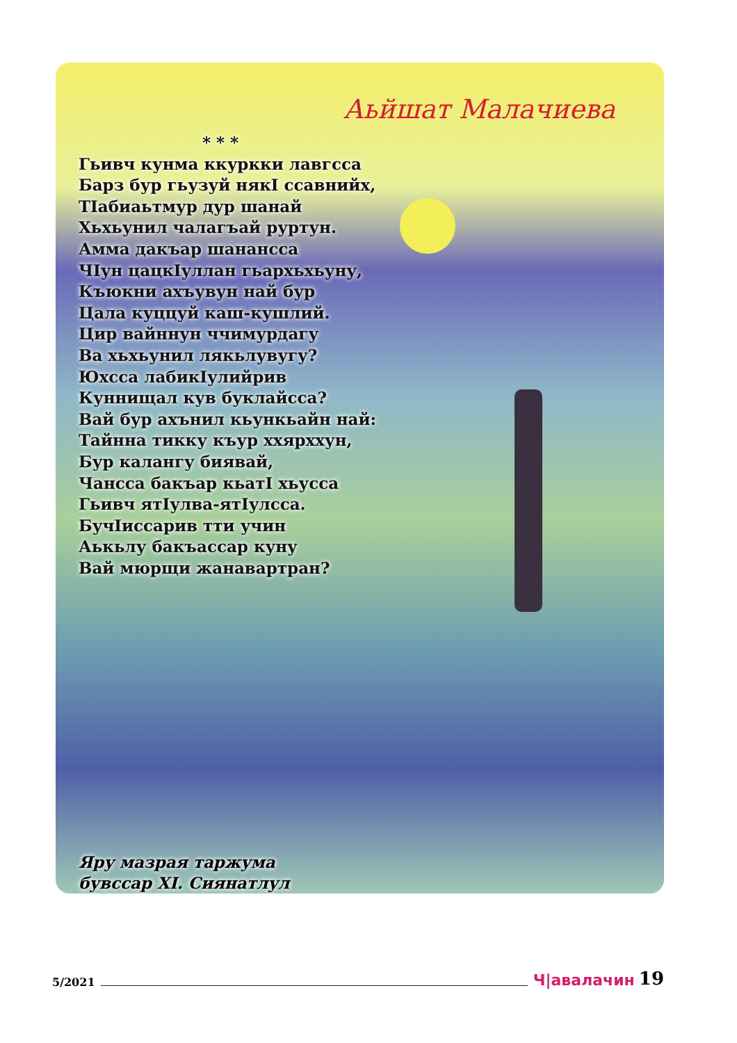Аьйшат Малачиева
* * *
Гьивч кунма ккуркки лавгсса
Барз бур гьузуй някI ссавнийх,
ТIабиаьтмур дур шанай
Хьхьунил чалагъай руртун.
Амма дакъар шанансса
ЧIун цацкIуллан гьархьхьуну,
Къюкни ахъувун най бур
Цала куццуй каш-кушлий.
Цир вайннун ччимурдагу
Ва хьхьунил лякьлувугу?
Юхсса лабикIулийрив
Куннищал кув буклайсса?
Вай бур ахънил кьункьайн най:
Тайнна тикку къур ххярххун,
Бур калангу биявай,
Чансса бакъар кьатI хьусса
Гьивч ятIулва-ятIулсса.
БучIиссарив тти учин
Аькьлу бакъассар куну
Вай мюрщи жанавартран?
Яру мазрая таржума
бувссар ХI. Сиянатлул
5/2021 Ч|авалачин 19